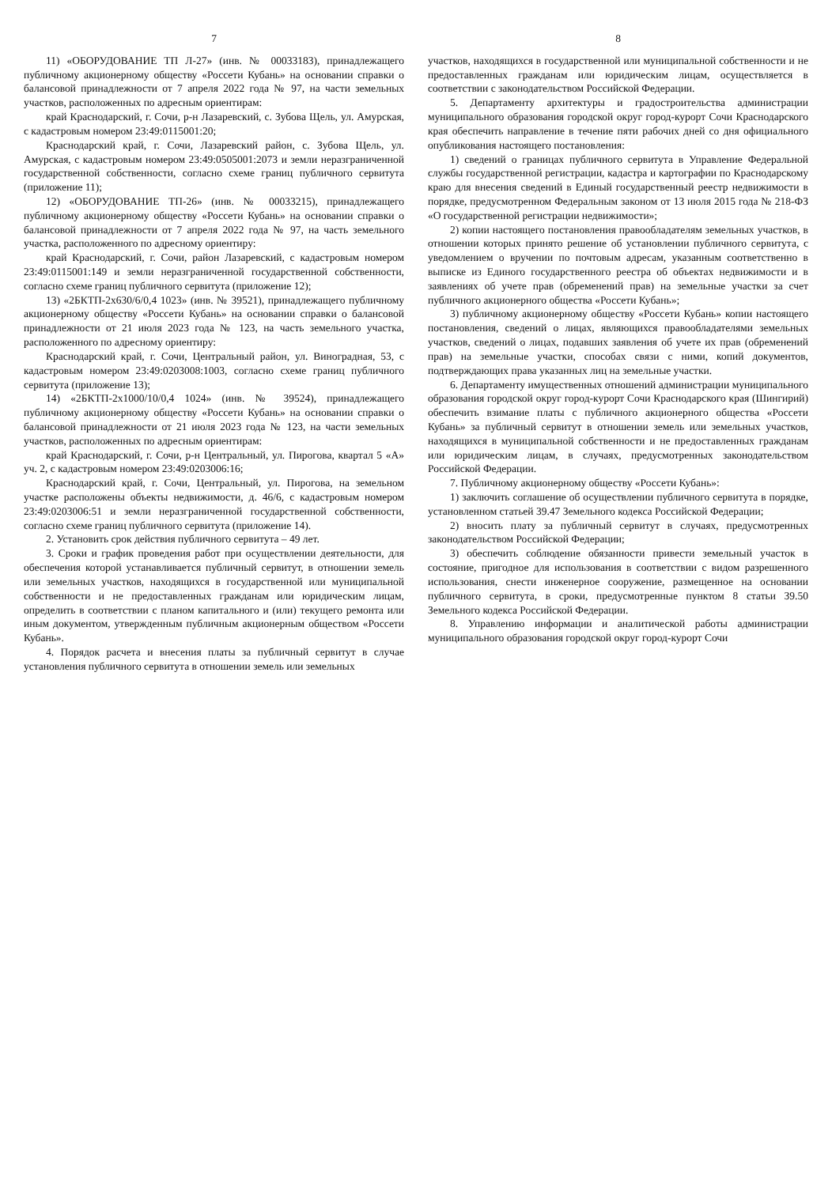7
11) «ОБОРУДОВАНИЕ ТП Л-27» (инв. № 00033183), принадлежащего публичному акционерному обществу «Россети Кубань» на основании справки о балансовой принадлежности от 7 апреля 2022 года № 97, на части земельных участков, расположенных по адресным ориентирам:
край Краснодарский, г. Сочи, р-н Лазаревский, с. Зубова Щель, ул. Амурская, с кадастровым номером 23:49:0115001:20;
Краснодарский край, г. Сочи, Лазаревский район, с. Зубова Щель, ул. Амурская, с кадастровым номером 23:49:0505001:2073 и земли неразграниченной государственной собственности, согласно схеме границ публичного сервитута (приложение 11);
12) «ОБОРУДОВАНИЕ ТП-26» (инв. № 00033215), принадлежащего публичному акционерному обществу «Россети Кубань» на основании справки о балансовой принадлежности от 7 апреля 2022 года № 97, на часть земельного участка, расположенного по адресному ориентиру:
край Краснодарский, г. Сочи, район Лазаревский, с кадастровым номером 23:49:0115001:149 и земли неразграниченной государственной собственности, согласно схеме границ публичного сервитута (приложение 12);
13) «2БКТП-2х630/6/0,4 1023» (инв. № 39521), принадлежащего публичному акционерному обществу «Россети Кубань» на основании справки о балансовой принадлежности от 21 июля 2023 года № 123, на часть земельного участка, расположенного по адресному ориентиру:
Краснодарский край, г. Сочи, Центральный район, ул. Виноградная, 53, с кадастровым номером 23:49:0203008:1003, согласно схеме границ публичного сервитута (приложение 13);
14) «2БКТП-2х1000/10/0,4 1024» (инв. № 39524), принадлежащего публичному акционерному обществу «Россети Кубань» на основании справки о балансовой принадлежности от 21 июля 2023 года № 123, на части земельных участков, расположенных по адресным ориентирам:
край Краснодарский, г. Сочи, р-н Центральный, ул. Пирогова, квартал 5 «А» уч. 2, с кадастровым номером 23:49:0203006:16;
Краснодарский край, г. Сочи, Центральный, ул. Пирогова, на земельном участке расположены объекты недвижимости, д. 46/6, с кадастровым номером 23:49:0203006:51 и земли неразграниченной государственной собственности, согласно схеме границ публичного сервитута (приложение 14).
2. Установить срок действия публичного сервитута – 49 лет.
3. Сроки и график проведения работ при осуществлении деятельности, для обеспечения которой устанавливается публичный сервитут, в отношении земель или земельных участков, находящихся в государственной или муниципальной собственности и не предоставленных гражданам или юридическим лицам, определить в соответствии с планом капитального и (или) текущего ремонта или иным документом, утвержденным публичным акционерным обществом «Россети Кубань».
4. Порядок расчета и внесения платы за публичный сервитут в случае установления публичного сервитута в отношении земель или земельных
8
участков, находящихся в государственной или муниципальной собственности и не предоставленных гражданам или юридическим лицам, осуществляется в соответствии с законодательством Российской Федерации.
5. Департаменту архитектуры и градостроительства администрации муниципального образования городской округ город-курорт Сочи Краснодарского края обеспечить направление в течение пяти рабочих дней со дня официального опубликования настоящего постановления:
1) сведений о границах публичного сервитута в Управление Федеральной службы государственной регистрации, кадастра и картографии по Краснодарскому краю для внесения сведений в Единый государственный реестр недвижимости в порядке, предусмотренном Федеральным законом от 13 июля 2015 года № 218-ФЗ «О государственной регистрации недвижимости»;
2) копии настоящего постановления правообладателям земельных участков, в отношении которых принято решение об установлении публичного сервитута, с уведомлением о вручении по почтовым адресам, указанным соответственно в выписке из Единого государственного реестра об объектах недвижимости и в заявлениях об учете прав (обременений прав) на земельные участки за счет публичного акционерного общества «Россети Кубань»;
3) публичному акционерному обществу «Россети Кубань» копии настоящего постановления, сведений о лицах, являющихся правообладателями земельных участков, сведений о лицах, подавших заявления об учете их прав (обременений прав) на земельные участки, способах связи с ними, копий документов, подтверждающих права указанных лиц на земельные участки.
6. Департаменту имущественных отношений администрации муниципального образования городской округ город-курорт Сочи Краснодарского края (Шингирий) обеспечить взимание платы с публичного акционерного общества «Россети Кубань» за публичный сервитут в отношении земель или земельных участков, находящихся в муниципальной собственности и не предоставленных гражданам или юридическим лицам, в случаях, предусмотренных законодательством Российской Федерации.
7. Публичному акционерному обществу «Россети Кубань»:
1) заключить соглашение об осуществлении публичного сервитута в порядке, установленном статьей 39.47 Земельного кодекса Российской Федерации;
2) вносить плату за публичный сервитут в случаях, предусмотренных законодательством Российской Федерации;
3) обеспечить соблюдение обязанности привести земельный участок в состояние, пригодное для использования в соответствии с видом разрешенного использования, снести инженерное сооружение, размещенное на основании публичного сервитута, в сроки, предусмотренные пунктом 8 статьи 39.50 Земельного кодекса Российской Федерации.
8. Управлению информации и аналитической работы администрации муниципального образования городской округ город-курорт Сочи